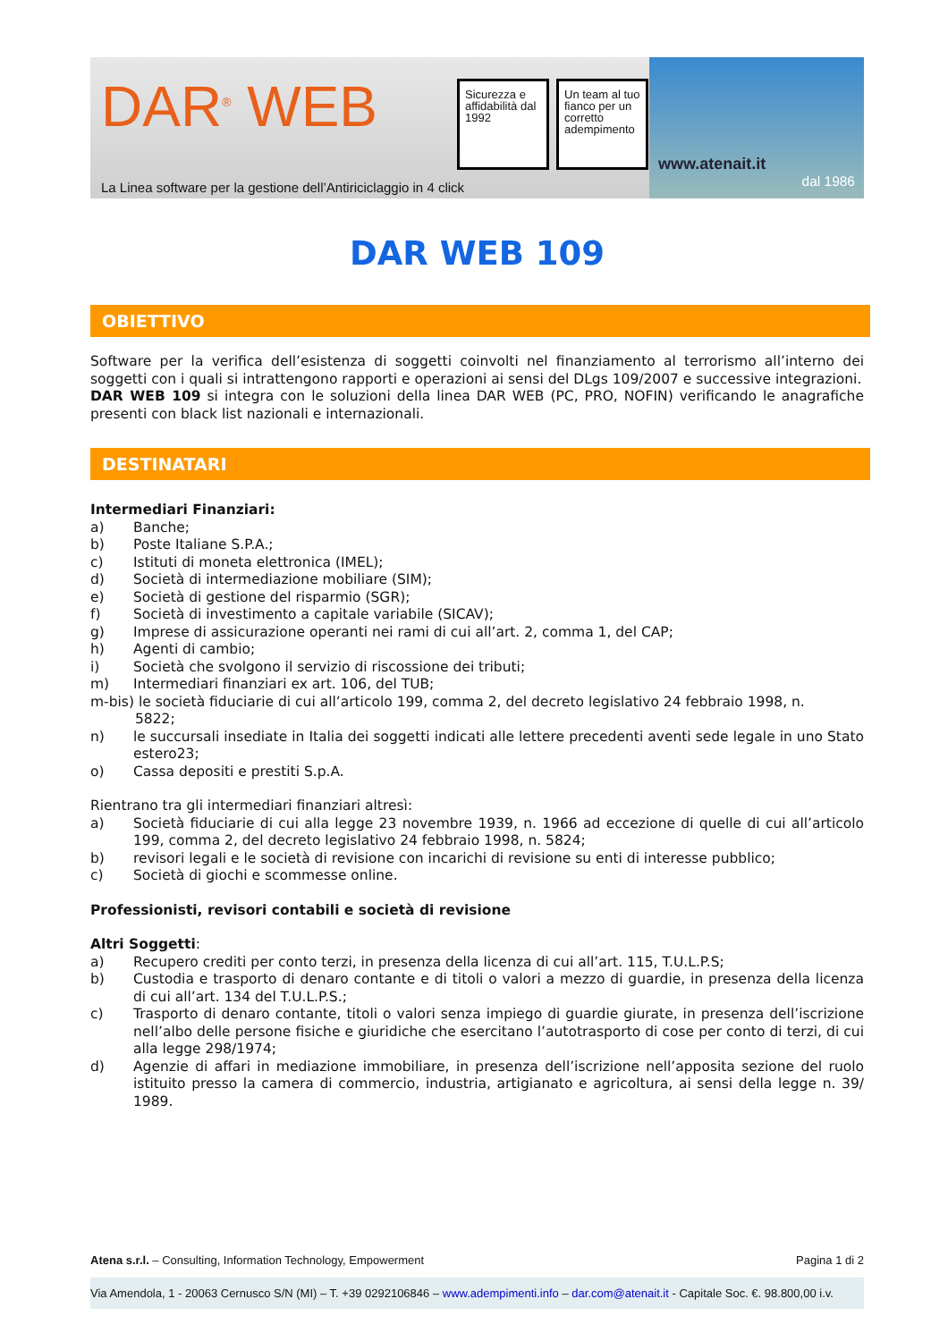DAR<sup>®</sup> WEB
Sicurezza e affidabilità dal 1992
Un team al tuo fianco per un corretto adempimento
La Linea software per la gestione dell’Antiriciclaggio in 4 click
www.atenait.it
dal 1986
DAR WEB 109
OBIETTIVO
Software per la verifica dell’esistenza di soggetti coinvolti nel finanziamento al terrorismo all’interno dei soggetti con i quali si intrattengono rapporti e operazioni ai sensi del DLgs 109/2007 e successive integrazioni.
DAR WEB 109 si integra con le soluzioni della linea DAR WEB (PC, PRO, NOFIN) verificando le anagrafiche presenti con black list nazionali e internazionali.
DESTINATARI
Intermediari Finanziari:
a) Banche;
b) Poste Italiane S.P.A.;
c) Istituti di moneta elettronica (IMEL);
d) Società di intermediazione mobiliare (SIM);
e) Società di gestione del risparmio (SGR);
f) Società di investimento a capitale variabile (SICAV);
g) Imprese di assicurazione operanti nei rami di cui all’art. 2, comma 1, del CAP;
h) Agenti di cambio;
i) Società che svolgono il servizio di riscossione dei tributi;
m) Intermediari finanziari ex art. 106, del TUB;
m-bis) le società fiduciarie di cui all’articolo 199, comma 2, del decreto legislativo 24 febbraio 1998, n.
5822;
n) le succursali insediate in Italia dei soggetti indicati alle lettere precedenti aventi sede legale in uno Stato estero23;
o) Cassa depositi e prestiti S.p.A.
Rientrano tra gli intermediari finanziari altresì:
a) Società fiduciarie di cui alla legge 23 novembre 1939, n. 1966 ad eccezione di quelle di cui all’articolo 199, comma 2, del decreto legislativo 24 febbraio 1998, n. 5824;
b) revisori legali e le società di revisione con incarichi di revisione su enti di interesse pubblico;
c) Società di giochi e scommesse online.
Professionisti, revisori contabili e società di revisione
Altri Soggetti:
a) Recupero crediti per conto terzi, in presenza della licenza di cui all’art. 115, T.U.L.P.S;
b) Custodia e trasporto di denaro contante e di titoli o valori a mezzo di guardie, in presenza della licenza di cui all’art. 134 del T.U.L.P.S.;
c) Trasporto di denaro contante, titoli o valori senza impiego di guardie giurate, in presenza dell’iscrizione nell’albo delle persone fisiche e giuridiche che esercitano l’autotrasporto di cose per conto di terzi, di cui alla legge 298/1974;
d) Agenzie di affari in mediazione immobiliare, in presenza dell’iscrizione nell’apposita sezione del ruolo istituito presso la camera di commercio, industria, artigianato e agricoltura, ai sensi della legge n. 39/ 1989.
Atena s.r.l. – Consulting, Information Technology, Empowerment Pagina 1 di 2
Via Amendola, 1 - 20063 Cernusco S/N (MI) – T. +39 0292106846 – www.adempimenti.info – dar.com@atenait.it - Capitale Soc. €. 98.800,00 i.v.